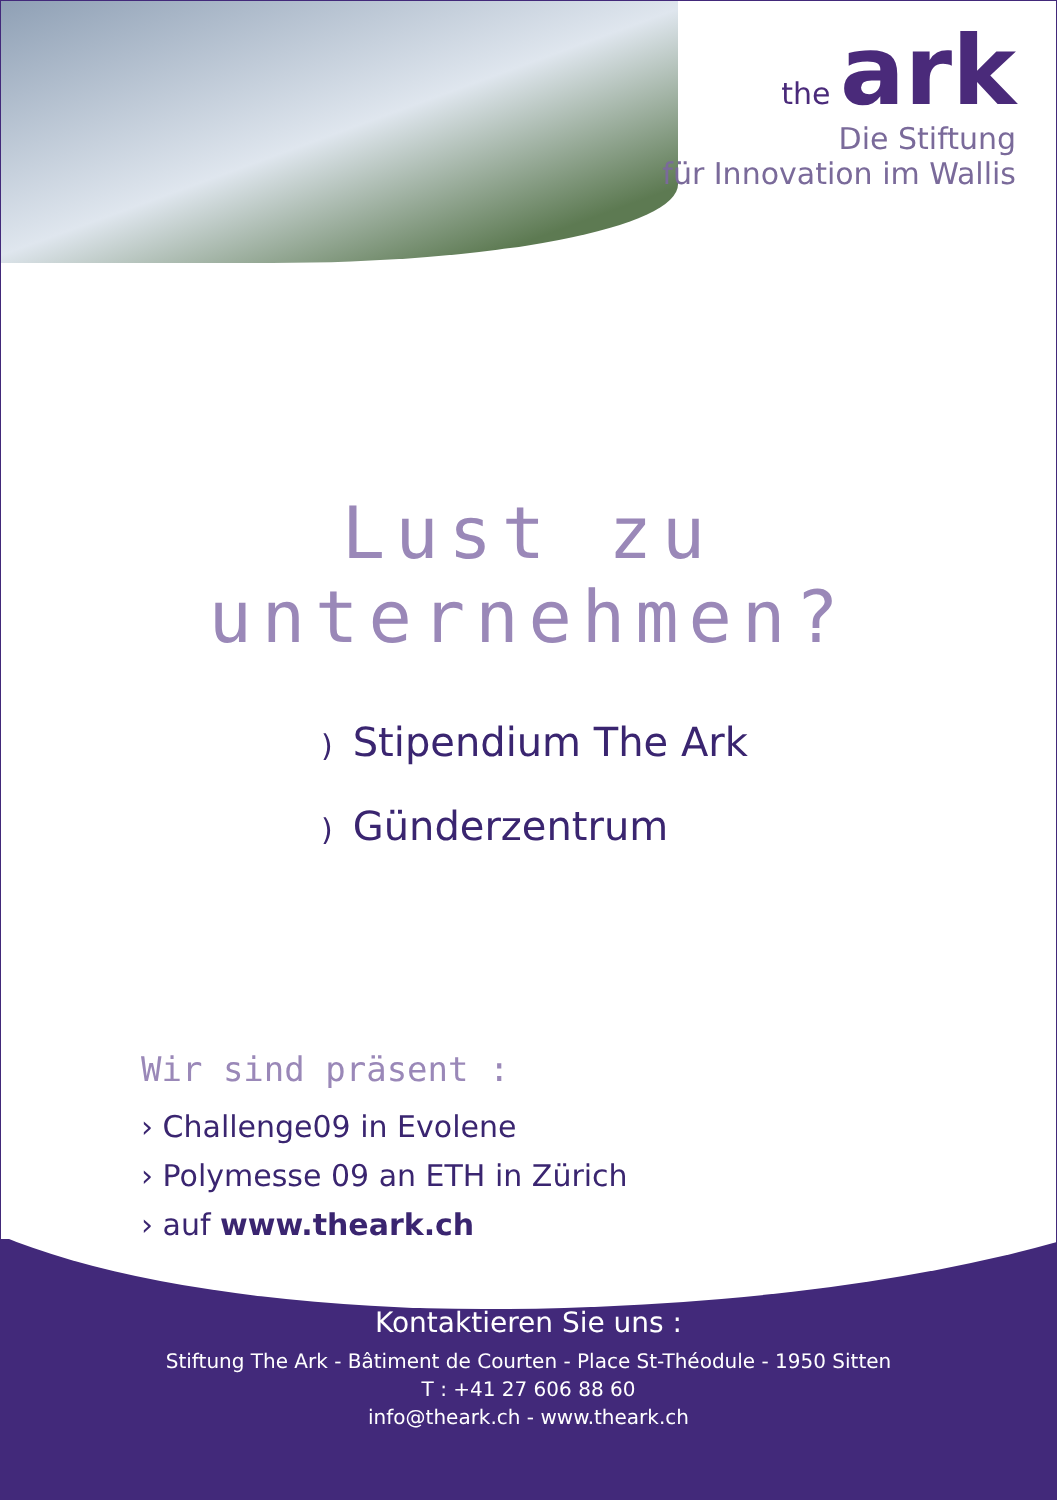the ark
Die Stiftung
für Innovation im Wallis
Lust zu unternehmen?
) Stipendium The Ark
) Günderzentrum
Wir sind präsent :
› Challenge09 in Evolene
› Polymesse 09 an ETH in Zürich
› auf www.theark.ch
Kontaktieren Sie uns :
Stiftung The Ark - Bâtiment de Courten - Place St-Théodule - 1950 Sitten
T : +41 27 606 88 60
info@theark.ch - www.theark.ch